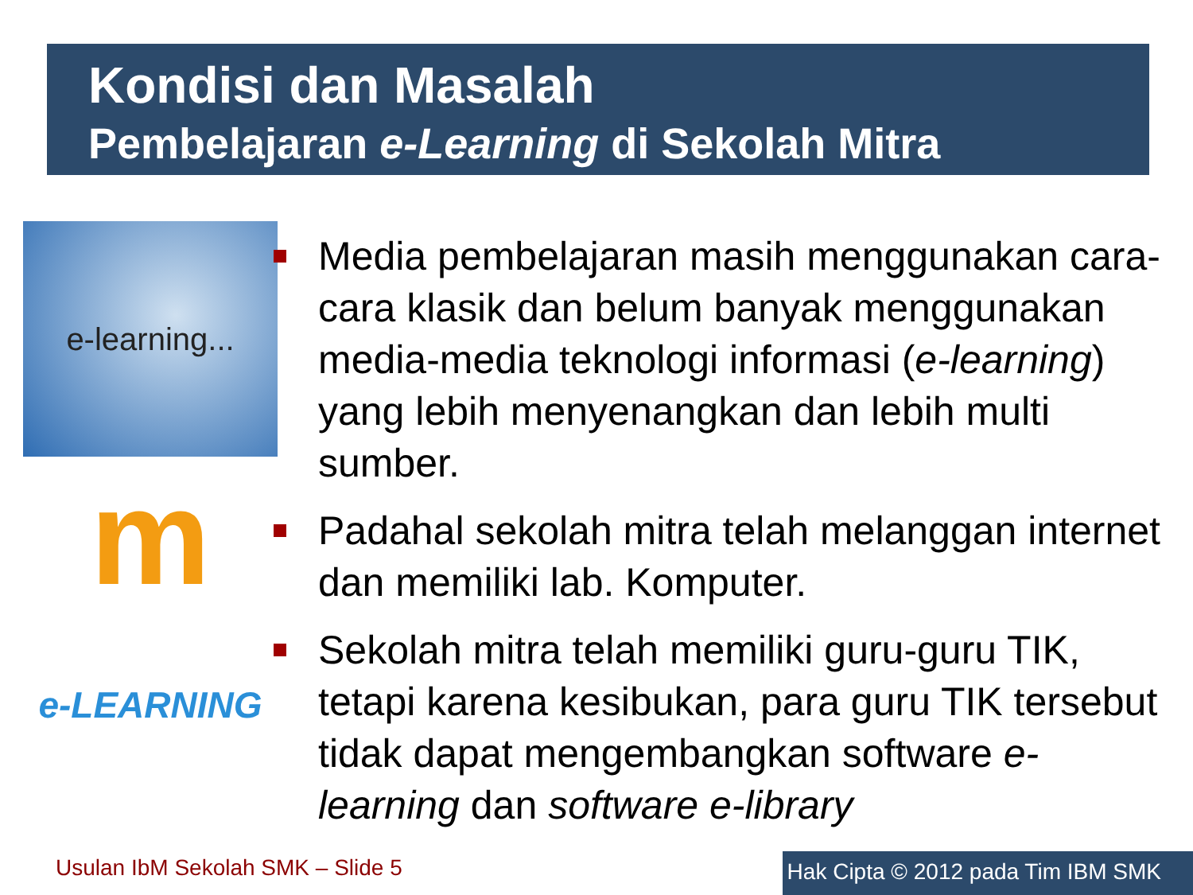Kondisi dan Masalah
Pembelajaran e-Learning di Sekolah Mitra
e-learning...
m
e-LEARNING
Media pembelajaran masih menggunakan cara-cara klasik dan belum banyak menggunakan media-media teknologi informasi (e-learning) yang lebih menyenangkan dan lebih multi sumber.
Padahal sekolah mitra telah melanggan internet dan memiliki lab. Komputer.
Sekolah mitra telah memiliki guru-guru TIK, tetapi karena kesibukan, para guru TIK tersebut tidak dapat mengembangkan software e-learning dan software e-library
Usulan IbM Sekolah SMK – Slide 5
Hak Cipta © 2012 pada Tim IBM SMK